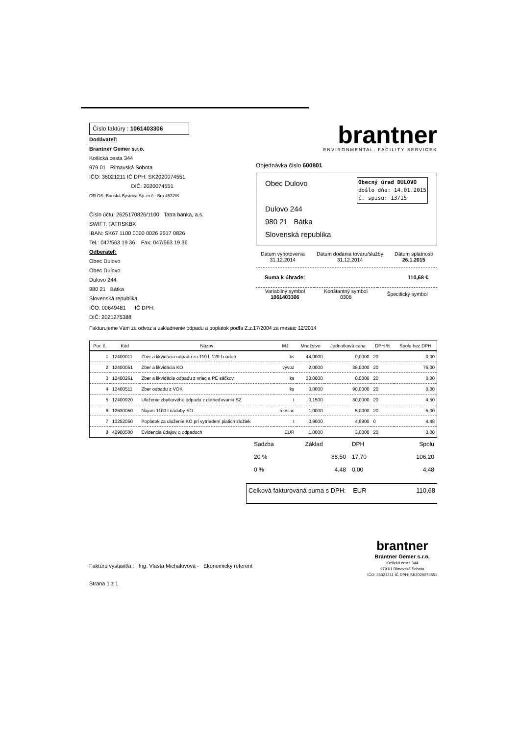Číslo faktúry : 1061403306
Dodávateľ:
Brantner Gemer s.r.o.
Košická cesta 344
979 01 Rimavská Sobota
IČO: 36021211 IČ DPH: SK2020074551
DIČ: 2020074551
OR OS: Banská Bystrica Sp.zn.č.: Sro 4532/S
Číslo účtu: 2625170826/1100 Tatra banka, a.s.
SWIFT: TATRSKBX
IBAN: SK67 1100 0000 0026 2517 0826
Tel.: 047/563 19 36 Fax: 047/563 19 36
Odberateľ:
Obec Dulovo
Obec Dulovo
Dulovo 244
980 21 Bátka
Slovenská republika
IČO: 00649481 IČ DPH:
DIČ: 2021275388
brantner
ENVIRONMENTAL. FACILITY SERVICES
Objednávka číslo 600801
Obecný úrad DULOVO
došlo dňa: 14.01.2015
č. spisu: 13/15
Obec Dulovo
Dulovo 244
980 21 Bátka
Slovenská republika
| Dátum vyhotovenia 31.12.2014 | Dátum dodania tovaru/služby 31.12.2014 | Dátum splatnosti 26.1.2015 |
Suma k úhrade: 110,68 €
| Variabilný symbol 1061403306 | Konštantný symbol 0308 | Špecifický symbol |
Fakturujeme Vám za odvoz a uskladnenie odpadu a poplatok podľa Z.z.17/2004 za mesiac 12/2014
| Por. č. | Kód | Názov | MJ | Množstvo | Jednotková cena | DPH % | Spolu bez DPH |
| --- | --- | --- | --- | --- | --- | --- | --- |
| 1 | 12400011 | Zber a likvidácia odpadu zo 110 l, 120 l nádob | ks | 44,0000 | 0,0000 | 20 | 0,00 |
| 2 | 12400051 | Zber a likvidácia KO | vývoz | 2,0000 | 38,0000 | 20 | 76,00 |
| 3 | 12400261 | Zber a likvidácia odpadu z vriec a PE sáčkov | ks | 20,0000 | 0,0000 | 20 | 0,00 |
| 4 | 12400511 | Zber odpadu z VOK | ks | 0,0000 | 90,0000 | 20 | 0,00 |
| 5 | 12400920 | Uloženie zbytkového odpadu z dotrieďovania SZ | t | 0,1500 | 30,0000 | 20 | 4,50 |
| 6 | 12630050 | Nájom 1100 l nádoby SO | mesiac | 1,0000 | 5,0000 | 20 | 5,00 |
| 7 | 13252050 | Poplatok za uloženie KO pri vytriedení piatich zložiek | t | 0,9000 | 4,9800 | 0 | 4,48 |
| 8 | 42900500 | Evidencia údajov o odpadoch | EUR | 1,0000 | 3,0000 | 20 | 3,00 |
| Sadzba | Základ | DPH | Spolu |
| 20 % | 88,50 | 17,70 | 106,20 |
| 0 % | 4,48 | 0,00 | 4,48 |
Celková fakturovaná suma s DPH: EUR 110,68
Faktúru vystavil/a : Ing. Vlasta Michalovová - Ekonomický referent
Strana 1 z 1
brantner
Brantner Gemer s.r.o.
Košická cesta 344
979 01 Rimavská Sobota
IČO: 36021211 IČ DPH: SK2020074551